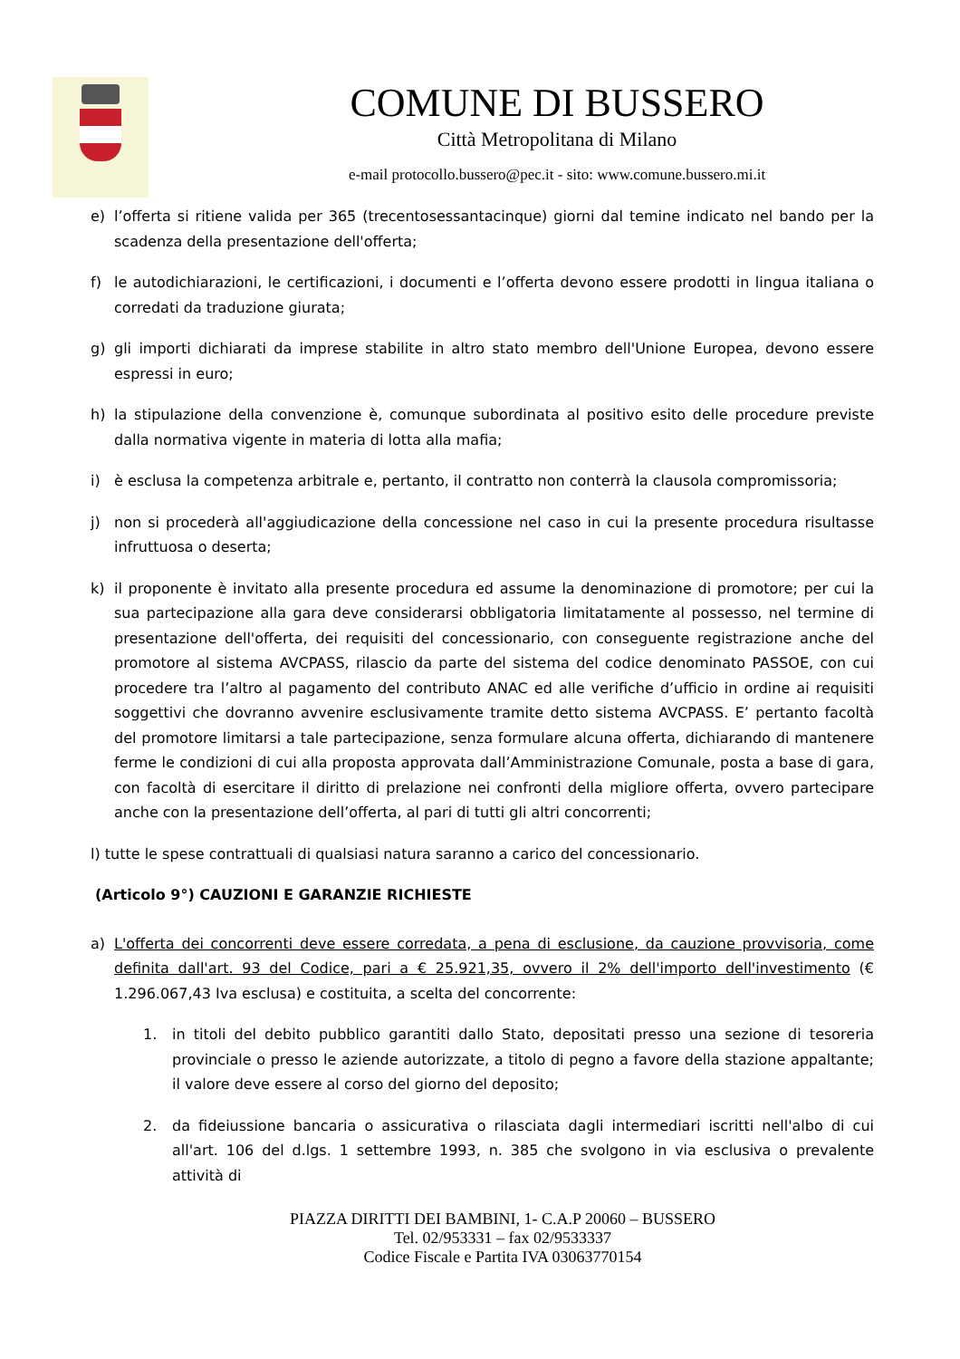COMUNE DI BUSSERO
Città Metropolitana di Milano
e-mail protocollo.bussero@pec.it - sito: www.comune.bussero.mi.it
e) l’offerta si ritiene valida per 365 (trecentosessantacinque) giorni dal temine indicato nel bando per la scadenza della presentazione dell'offerta;
f) le autodichiarazioni, le certificazioni, i documenti e l’offerta devono essere prodotti in lingua italiana o corredati da traduzione giurata;
g) gli importi dichiarati da imprese stabilite in altro stato membro dell'Unione Europea, devono essere espressi in euro;
h) la stipulazione della convenzione è, comunque subordinata al positivo esito delle procedure previste dalla normativa vigente in materia di lotta alla mafia;
i) è esclusa la competenza arbitrale e, pertanto, il contratto non conterrà la clausola compromissoria;
j) non si procederà all'aggiudicazione della concessione nel caso in cui la presente procedura risultasse infruttuosa o deserta;
k) il proponente è invitato alla presente procedura ed assume la denominazione di promotore; per cui la sua partecipazione alla gara deve considerarsi obbligatoria limitatamente al possesso, nel termine di presentazione dell'offerta, dei requisiti del concessionario, con conseguente registrazione anche del promotore al sistema AVCPASS, rilascio da parte del sistema del codice denominato PASSOE, con cui procedere tra l’altro al pagamento del contributo ANAC ed alle verifiche d’ufficio in ordine ai requisiti soggettivi che dovranno avvenire esclusivamente tramite detto sistema AVCPASS. E’ pertanto facoltà del promotore limitarsi a tale partecipazione, senza formulare alcuna offerta, dichiarando di mantenere ferme le condizioni di cui alla proposta approvata dall’Amministrazione Comunale, posta a base di gara, con facoltà di esercitare il diritto di prelazione nei confronti della migliore offerta, ovvero partecipare anche con la presentazione dell’offerta, al pari di tutti gli altri concorrenti;
l) tutte le spese contrattuali di qualsiasi natura saranno a carico del concessionario.
(Articolo 9°) CAUZIONI E GARANZIE RICHIESTE
a) L'offerta dei concorrenti deve essere corredata, a pena di esclusione, da cauzione provvisoria, come definita dall'art. 93 del Codice, pari a € 25.921,35, ovvero il 2% dell'importo dell'investimento (€ 1.296.067,43 Iva esclusa) e costituita, a scelta del concorrente:
1. in titoli del debito pubblico garantiti dallo Stato, depositati presso una sezione di tesoreria provinciale o presso le aziende autorizzate, a titolo di pegno a favore della stazione appaltante; il valore deve essere al corso del giorno del deposito;
2. da fideiussione bancaria o assicurativa o rilasciata dagli intermediari iscritti nell'albo di cui all'art. 106 del d.lgs. 1 settembre 1993, n. 385 che svolgono in via esclusiva o prevalente attività di
PIAZZA DIRITTI DEI BAMBINI, 1- C.A.P 20060 – BUSSERO
Tel. 02/953331 – fax 02/9533337
Codice Fiscale e Partita IVA 03063770154